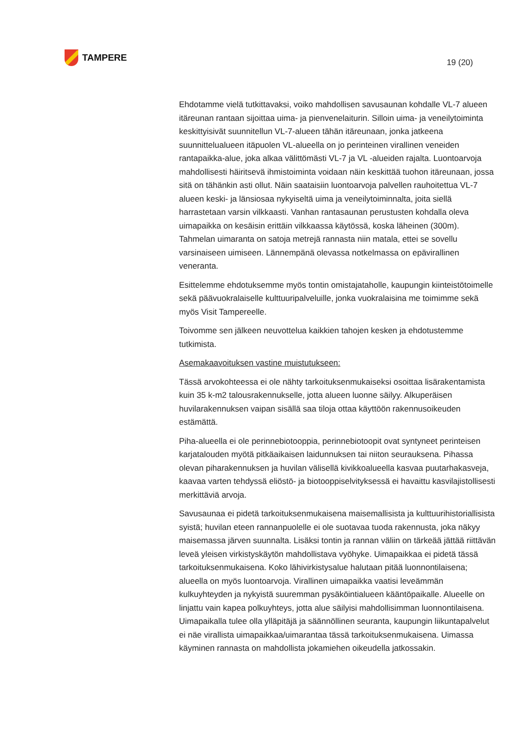TAMPERE
19 (20)
Ehdotamme vielä tutkittavaksi, voiko mahdollisen savusaunan kohdalle VL-7 alueen itäreunan rantaan sijoittaa uima- ja pienvenelaiturin. Silloin uima- ja veneilytoiminta keskittyisivät suunnitellun VL-7-alueen tähän itäreunaan, jonka jatkeena suunnittelualueen itäpuolen VL-alueella on jo perinteinen virallinen veneiden rantapaikka-alue, joka alkaa välittömästi VL-7 ja VL -alueiden rajalta. Luontoarvoja mahdollisesti häiritsevä ihmistoiminta voidaan näin keskittää tuohon itäreunaan, jossa sitä on tähänkin asti ollut. Näin saataisiin luontoarvoja palvellen rauhoitettua VL-7 alueen keski- ja länsiosaa nykyiseltä uima ja veneilytoiminnalta, joita siellä harrastetaan varsin vilkkaasti. Vanhan rantasaunan perustusten kohdalla oleva uimapaikka on kesäisin erittäin vilkkaassa käytössä, koska läheinen (300m). Tahmelan uimaranta on satoja metrejä rannasta niin matala, ettei se sovellu varsinaiseen uimiseen. Lännempänä olevassa notkelmassa on epävirallinen veneranta.
Esittelemme ehdotuksemme myös tontin omistajataholle, kaupungin kiinteistötoimelle sekä päävuokralaiselle kulttuuripalveluille, jonka vuokralaisina me toimimme sekä myös Visit Tampereelle.
Toivomme sen jälkeen neuvottelua kaikkien tahojen kesken ja ehdotustemme tutkimista.
Asemakaavoituksen vastine muistutukseen:
Tässä arvokohteessa ei ole nähty tarkoituksenmukaiseksi osoittaa lisärakentamista kuin 35 k-m2 talousrakennukselle, jotta alueen luonne säilyy. Alkuperäisen huvilarakennuksen vaipan sisällä saa tiloja ottaa käyttöön rakennusoikeuden estämättä.
Piha-alueella ei ole perinnebiotooppia, perinnebiotoopit ovat syntyneet perinteisen karjatalouden myötä pitkäaikaisen laidunnuksen tai niiton seurauksena. Pihassa olevan piharakennuksen ja huvilan välisellä kivikkoalueella kasvaa puutarhakasveja, kaavaa varten tehdyssä eliöstö- ja biotooppiselvityksessä ei havaittu kasvilajistollisesti merkittäviä arvoja.
Savusaunaa ei pidetä tarkoituksenmukaisena maisemallisista ja kulttuurihistoriallisista syistä; huvilan eteen rannanpuolelle ei ole suotavaa tuoda rakennusta, joka näkyy maisemassa järven suunnalta. Lisäksi tontin ja rannan väliin on tärkeää jättää riittävän leveä yleisen virkistyskäytön mahdollistava vyöhyke. Uimapaikkaa ei pidetä tässä tarkoituksenmukaisena. Koko lähivirkistysalue halutaan pitää luonnontilaisena; alueella on myös luontoarvoja. Virallinen uimapaikka vaatisi leveämmän kulkuyhteyden ja nykyistä suuremman pysäköintialueen kääntöpaikalle. Alueelle on linjattu vain kapea polkuyhteys, jotta alue säilyisi mahdollisimman luonnontilaisena. Uimapaikalla tulee olla ylläpitäjä ja säännöllinen seuranta, kaupungin liikuntapalvelut ei näe virallista uimapaikkaa/uimarantaa tässä tarkoituksenmukaisena. Uimassa käyminen rannasta on mahdollista jokamiehen oikeudella jatkossakin.